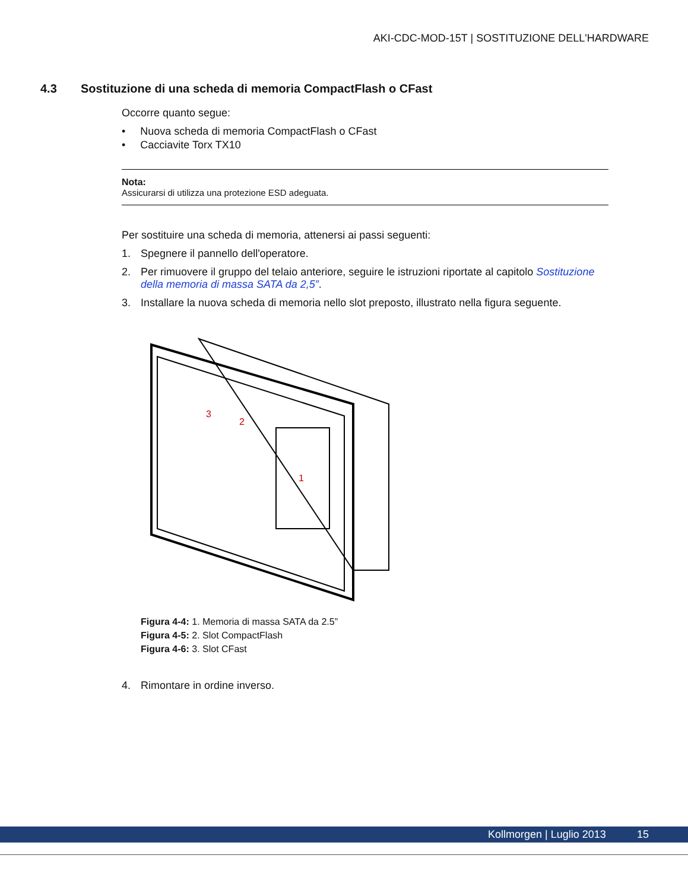AKI-CDC-MOD-15T | SOSTITUZIONE DELL'HARDWARE
4.3 Sostituzione di una scheda di memoria CompactFlash o CFast
Occorre quanto segue:
• Nuova scheda di memoria CompactFlash o CFast
• Cacciavite Torx TX10
Nota:
Assicurarsi di utilizza una protezione ESD adeguata.
Per sostituire una scheda di memoria, attenersi ai passi seguenti:
1. Spegnere il pannello dell'operatore.
2. Per rimuovere il gruppo del telaio anteriore, seguire le istruzioni riportate al capitolo Sostituzione della memoria di massa SATA da 2,5”.
3. Installare la nuova scheda di memoria nello slot preposto, illustrato nella figura seguente.
1
2
3
Figura 4-4: 1. Memoria di massa SATA da 2.5”
Figura 4-5: 2. Slot CompactFlash
Figura 4-6: 3. Slot CFast
4. Rimontare in ordine inverso.
Kollmorgen | Luglio 2013 15